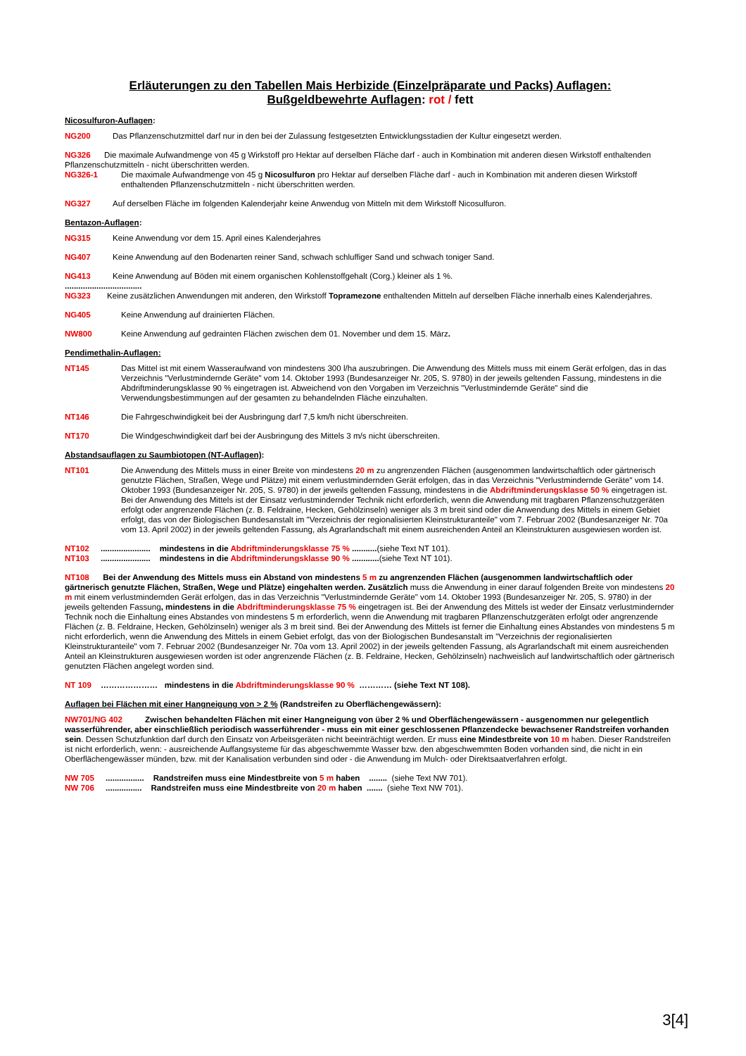Erläuterungen zu den Tabellen Mais Herbizide (Einzelpräparate und Packs) Auflagen:
Bußgeldbewehrte Auflagen: rot / fett
Nicosulfuron-Auflagen:
NG200 Das Pflanzenschutzmittel darf nur in den bei der Zulassung festgesetzten Entwicklungsstadien der Kultur eingesetzt werden.
NG326 Die maximale Aufwandmenge von 45 g Wirkstoff pro Hektar auf derselben Fläche darf - auch in Kombination mit anderen diesen Wirkstoff enthaltenden Pflanzenschutzmitteln - nicht überschritten werden.
NG326-1 Die maximale Aufwandmenge von 45 g Nicosulfuron pro Hektar auf derselben Fläche darf - auch in Kombination mit anderen diesen Wirkstoff enthaltenden Pflanzenschutzmitteln - nicht überschritten werden.
NG327 Auf derselben Fläche im folgenden Kalenderjahr keine Anwendug von Mitteln mit dem Wirkstoff Nicosulfuron.
Bentazon-Auflagen:
NG315 Keine Anwendung vor dem 15. April eines Kalenderjahres
NG407 Keine Anwendung auf den Bodenarten reiner Sand, schwach schluffiger Sand und schwach toniger Sand.
NG413 Keine Anwendung auf Böden mit einem organischen Kohlenstoffgehalt (Corg.) kleiner als 1 %.
..................................
NG323 Keine zusätzlichen Anwendungen mit anderen, den Wirkstoff Topramezone enthaltenden Mitteln auf derselben Fläche innerhalb eines Kalenderjahres.
NG405 Keine Anwendung auf drainierten Flächen.
NW800 Keine Anwendung auf gedrainten Flächen zwischen dem 01. November und dem 15. März.
Pendimethalin-Auflagen:
NT145 Das Mittel ist mit einem Wasseraufwand von mindestens 300 l/ha auszubringen. Die Anwendung des Mittels muss mit einem Gerät erfolgen, das in das Verzeichnis "Verlustmindernde Geräte" vom 14. Oktober 1993 (Bundesanzeiger Nr. 205, S. 9780) in der jeweils geltenden Fassung, mindestens in die Abdriftminderungsklasse 90 % eingetragen ist. Abweichend von den Vorgaben im Verzeichnis "Verlustmindernde Geräte" sind die Verwendungsbestimmungen auf der gesamten zu behandelnden Fläche einzuhalten.
NT146 Die Fahrgeschwindigkeit bei der Ausbringung darf 7,5 km/h nicht überschreiten.
NT170 Die Windgeschwindigkeit darf bei der Ausbringung des Mittels 3 m/s nicht überschreiten.
Abstandsauflagen zu Saumbiotopen (NT-Auflagen):
NT101 Die Anwendung des Mittels muss in einer Breite von mindestens 20 m zu angrenzenden Flächen (ausgenommen landwirtschaftlich oder gärtnerisch genutzte Flächen, Straßen, Wege und Plätze) mit einem verlustmindernden Gerät erfolgen, das in das Verzeichnis "Verlustmindernde Geräte" vom 14. Oktober 1993 (Bundesanzeiger Nr. 205, S. 9780) in der jeweils geltenden Fassung, mindestens in die Abdriftminderungsklasse 50 % eingetragen ist. Bei der Anwendung des Mittels ist der Einsatz verlustmindernder Technik nicht erforderlich, wenn die Anwendung mit tragbaren Pflanzenschutzgeräten erfolgt oder angrenzende Flächen (z. B. Feldraine, Hecken, Gehölzinseln) weniger als 3 m breit sind oder die Anwendung des Mittels in einem Gebiet erfolgt, das von der Biologischen Bundesanstalt im "Verzeichnis der regionalisierten Kleinstrukturanteile" vom 7. Februar 2002 (Bundesanzeiger Nr. 70a vom 13. April 2002) in der jeweils geltenden Fassung, als Agrarlandschaft mit einem ausreichenden Anteil an Kleinstrukturen ausgewiesen worden ist.
NT102 ...................... mindestens in die Abdriftminderungsklasse 75 % ...........(siehe Text NT 101).
NT103 ...................... mindestens in die Abdriftminderungsklasse 90 % ............(siehe Text NT 101).
NT108 Bei der Anwendung des Mittels muss ein Abstand von mindestens 5 m zu angrenzenden Flächen (ausgenommen landwirtschaftlich oder gärtnerisch genutzte Flächen, Straßen, Wege und Plätze) eingehalten werden. Zusätzlich muss die Anwendung in einer darauf folgenden Breite von mindestens 20 m mit einem verlustmindernden Gerät erfolgen, das in das Verzeichnis "Verlustmindernde Geräte" vom 14. Oktober 1993 (Bundesanzeiger Nr. 205, S. 9780) in der jeweils geltenden Fassung, mindestens in die Abdriftminderungsklasse 75 % eingetragen ist. Bei der Anwendung des Mittels ist weder der Einsatz verlustmindernder Technik noch die Einhaltung eines Abstandes von mindestens 5 m erforderlich, wenn die Anwendung mit tragbaren Pflanzenschutzgeräten erfolgt oder angrenzende Flächen (z. B. Feldraine, Hecken, Gehölzinseln) weniger als 3 m breit sind. Bei der Anwendung des Mittels ist ferner die Einhaltung eines Abstandes von mindestens 5 m nicht erforderlich, wenn die Anwendung des Mittels in einem Gebiet erfolgt, das von der Biologischen Bundesanstalt im "Verzeichnis der regionalisierten Kleinstrukturanteile" vom 7. Februar 2002 (Bundesanzeiger Nr. 70a vom 13. April 2002) in der jeweils geltenden Fassung, als Agrarlandschaft mit einem ausreichenden Anteil an Kleinstrukturen ausgewiesen worden ist oder angrenzende Flächen (z. B. Feldraine, Hecken, Gehölzinseln) nachweislich auf landwirtschaftlich oder gärtnerisch genutzten Flächen angelegt worden sind.
NT 109 ………………… mindestens in die Abdriftminderungsklasse 90 % ………… (siehe Text NT 108).
Auflagen bei Flächen mit einer Hangneigung von > 2 % (Randstreifen zu Oberflächengewässern):
NW701/NG 402 Zwischen behandelten Flächen mit einer Hangneigung von über 2 % und Oberflächengewässern - ausgenommen nur gelegentlich wasserführender, aber einschließlich periodisch wasserführender - muss ein mit einer geschlossenen Pflanzendecke bewachsener Randstreifen vorhanden sein. Dessen Schutzfunktion darf durch den Einsatz von Arbeitsgeräten nicht beeinträchtigt werden. Er muss eine Mindestbreite von 10 m haben. Dieser Randstreifen ist nicht erforderlich, wenn: - ausreichende Auffangsysteme für das abgeschwemmte Wasser bzw. den abgeschwemmten Boden vorhanden sind, die nicht in ein Oberflächengewässer münden, bzw. mit der Kanalisation verbunden sind oder - die Anwendung im Mulch- oder Direktsaatverfahren erfolgt.
NW 705 ................. Randstreifen muss eine Mindestbreite von 5 m haben ........ (siehe Text NW 701).
NW 706 ................ Randstreifen muss eine Mindestbreite von 20 m haben ....... (siehe Text NW 701).
3[4]